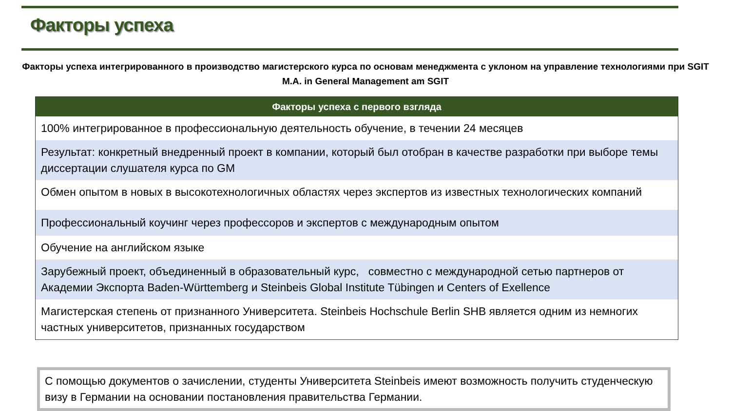Факторы успеха
Факторы успеха интегрированного в производство магистерского курса по основам менеджмента с уклоном на управление технологиями при SGIT
M.A. in General Management am SGIT
| Факторы успеха с первого взгляда |
| --- |
| 100% интегрированное в профессиональную деятельность обучение, в течении 24 месяцев |
| Результат: конкретный внедренный проект в компании, который был отобран в качестве разработки при выборе темы диссертации слушателя курса по GM |
| Обмен опытом в новых в высокотехнологичных областях через экспертов из известных технологических компаний |
| Профессиональный коучинг через профессоров и экспертов с международным опытом |
| Обучение на английском языке |
| Зарубежный проект, объединенный в образовательный курс, совместно с международной сетью партнеров от Академии Экспорта Baden-Württemberg и Steinbeis Global Institute Tübingen и Centers of Exellence |
| Магистерская степень от признанного Университета. Steinbeis Hochschule Berlin SHB является одним из немногих частных университетов, признанных государством |
С помощью документов о зачислении, студенты Университета Steinbeis имеют возможность получить студенческую визу в Германии на основании постановления правительства Германии.